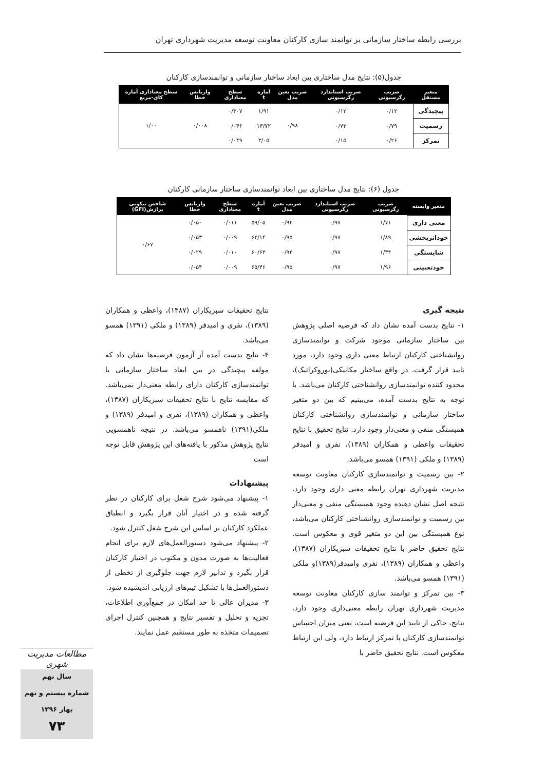بررسی رابطه ساختار سازمانی بر توانمند سازی کارکنان معاونت توسعه مدیریت شهرداری تهران
جدول(۵): نتایج مدل ساختاری بین ابعاد ساختار سازمانی و توانمندسازی کارکنان
| متغیر مستقل | ضریب رگرسیونی | ضریب استاندارد رگرسیونی | ضریب تعین مدل | آماره t | سطح معناداری | واریانس خطا | سطح معناداری آماره کای-مربع |
| --- | --- | --- | --- | --- | --- | --- | --- |
| پیچیدگی | ۰/۱۲ | ۰/۱۲ | ۰/۹۸ | ۱/۹۱ | ۰/۳۰۷ | ۰/۰۰۸ | ۱/۰۰ |
| رسمیت | ۰/۷۹ | ۰/۷۳ | | ۱۳/۷۲ | ۰/۰۴۶ | | |
| تمرکز | ۰/۲۶ | ۰/۱۵ | | ۳/۰۵ | ۰/۰۴۹ | | |
جدول (۶): نتایج مدل ساختاری بین ابعاد توانمندسازی ساختار سازمانی کارکنان
| متغیر وابسته | ضریب رگرسیونی | ضریب استاندارد رگرسیونی | ضریب تعین مدل | آماره t | سطح معناداری | واریانس خطا | شاخص نیکویی برازش(GFI) |
| --- | --- | --- | --- | --- | --- | --- | --- |
| معنی داری | ۱/۷۱ | ۰/۹۷ | ۰/۹۴ | ۵۹/۰۵ | ۰/۰۱۱ | ۰/۰۵۰ | ۰/۶۷ |
| خوداثربخشی | ۱/۸۹ | ۰/۹۷ | ۰/۹۵ | ۶۴/۱۴ | ۰/۰۰۹ | ۰/۰۵۳ | |
| شایستگی | ۱/۳۴ | ۰/۹۷ | ۰/۹۴ | ۶۰/۶۳ | ۰/۰۱۰ | ۰/۰۲۹ | |
| خودتعیینی | ۱/۹۶ | ۰/۹۷ | ۰/۹۵ | ۶۵/۴۶ | ۰/۰۰۹ | ۰/۰۵۴ | |
نتیجه گیری
۱- نتایج بدست آمده نشان داد که فرضیه اصلی پژوهش بین ساختار سازمانی موجود شرکت و توانمندسازی روانشناختی کارکنان ارتباط معنی داری وجود دارد، مورد تایید قرار گرفت. در واقع ساختار مکانیکی(بوروکراتیک)، محدود کننده توانمندسازی روانشناختی کارکنان می‌باشد. با توجه به نتایج بدست آمده، می‌بینیم که بین دو متغیر ساختار سازمانی و توانمندسازی روانشناختی کارکنان همبستگی منفی و معنی‌دار وجود دارد. نتایج تحقیق با نتایج تحقیقات واعظی و همکاران (۱۳۸۹)، نفری و امیدفر (۱۳۸۹) و ملکی (۱۳۹۱) همسو می‌باشد.
۲- بین رسمیت و توانمندسازی کارکنان معاونت توسعه مدیریت شهرداری تهران رابطه معنی داری وجود دارد. نتیجه اصل نشان دهنده وجود همبستگی منفی و معنی‌دار بین رسمیت و توانمندسازی روانشناختی کارکنان می‌باشد، نوع همبستگی بین این دو متغیر قوی و معکوس است. نتایج تحقیق حاضر با نتایج تحقیقات سبزیکاران (۱۳۸۷)، واعظی و همکاران (۱۳۸۹)، نفری وامیدفر(۱۳۸۹)و ملکی (۱۳۹۱) همسو می‌باشد.
۳- بین تمرکز و توانمند سازی کارکنان معاونت توسعه مدیریت شهرداری تهران رابطه معنی‌داری وجود دارد. نتایج، حاکی از تایید این فرضیه است، یعنی میزان احساس توانمندسازی کارکنان با تمرکز ارتباط دارد، ولی این ارتباط معکوس است. نتایج تحقیق حاضر با
نتایج تحقیقات سبزیکاران (۱۳۸۷)، واعظی و همکاران (۱۳۸۹)، نفری و امیدفر (۱۳۸۹) و ملکی (۱۳۹۱) همسو می‌باشد.
۴- نتایج بدست آمده آز آزمون فرضیه‌ها نشان داد که مولفه پیچیدگی در بین ابعاد ساختار سازمانی با توانمندسازی کارکنان دارای رابطه معنی‌دار نمی‌باشد. که مقایسه نتایج با نتایج تحقیقات سبزیکاران (۱۳۸۷)، واعظی و همکاران (۱۳۸۹)، نفری و امیدفر (۱۳۸۹) و ملکی(۱۳۹۱) ناهمسو می‌باشد. در نتیجه ناهمسویی نتایج پژوهش مذکور با یافته‌های این پژوهش قابل توجه است
پیشنهادات
۱- پیشنهاد می‌شود شرح شغل برای کارکنان در نظر گرفته شده و در اختیار آنان قرار بگیرد و انطباق عملکرد کارکنان بر اساس این شرح شغل کنترل شود.
۲- پیشنهاد می‌شود دستورالعمل‌های لازم برای انجام فعالیت‌ها به صورت مدون و مکتوب در اختیار کارکنان قرار بگیرد و تدابیر لازم جهت جلوگیری از تخطی از دستورالعمل‌ها با تشکیل تیم‌های ارزیابی اندیشیده شود.
۳- مدیران عالی تا حد امکان در جمع‌آوری اطلاعات، تجزیه و تحلیل و تفسیر نتایج و همچنین کنترل اجرای تصمیمات متخذه به طور مستقیم عمل نمایند.
مطالعات مدیریت شهری
سال نهم
شماره بیستم و نهم
بهار ۱۳۹۶
۷۳